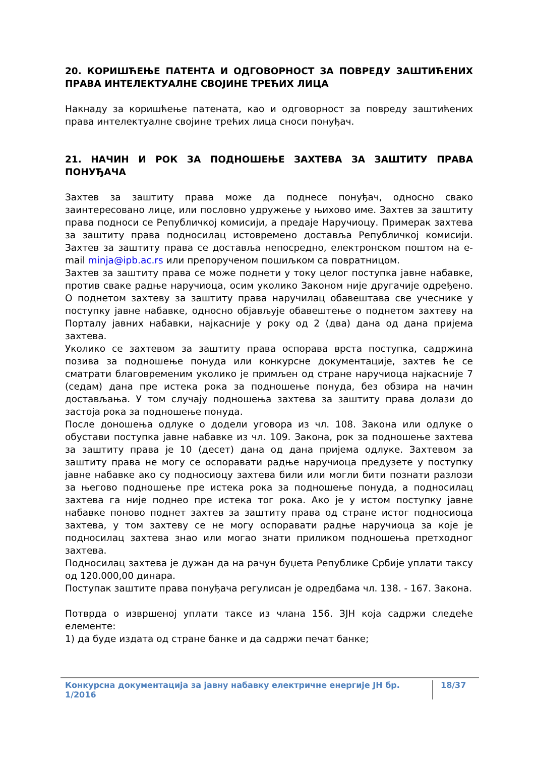20. КОРИШЋЕЊЕ ПАТЕНТА И ОДГОВОРНОСТ ЗА ПОВРЕДУ ЗАШТИЋЕНИХ ПРАВА ИНТЕЛЕКТУАЛНЕ СВОЈИНЕ ТРЕЋИХ ЛИЦА
Накнаду за коришћење патената, као и одговорност за повреду заштићених права интелектуалне својине трећих лица сноси понуђач.
21. НАЧИН И РОК ЗА ПОДНОШЕЊЕ ЗАХТЕВА ЗА ЗАШТИТУ ПРАВА ПОНУЂАЧА
Захтев за заштиту права може да поднесе понуђач, односно свако заинтересовано лице, или пословно удружење у њихово име. Захтев за заштиту права подноси се Републичкој комисији, а предаје Наручиоцу. Примерак захтева за заштиту права подносилац истовремено доставља Републичкој комисији. Захтев за заштиту права се доставља непосредно, електронском поштом на e-mail minja@ipb.ac.rs или препорученом пошиљком са повратницом.
Захтев за заштиту права се може поднети у току целог поступка јавне набавке, против сваке радње наручиоца, осим уколико Законом није другачије одређено. О поднетом захтеву за заштиту права наручилац обавештава све учеснике у поступку јавне набавке, односно објављује обавештење о поднетом захтеву на Порталу јавних набавки, најкасније у року од 2 (два) дана од дана пријема захтева.
Уколико се захтевом за заштиту права оспорава врста поступка, садржина позива за подношење понуда или конкурсне документације, захтев ће се сматрати благовременим уколико је примљен од стране наручиоца најкасније 7 (седам) дана пре истека рока за подношење понуда, без обзира на начин достављања. У том случају подношења захтева за заштиту права долази до застоја рока за подношење понуда.
После доношења одлуке о додели уговора из чл. 108. Закона или одлуке о обустави поступка јавне набавке из чл. 109. Закона, рок за подношење захтева за заштиту права је 10 (десет) дана од дана пријема одлуке. Захтевом за заштиту права не могу се оспоравати радње наручиоца предузете у поступку јавне набавке ако су подносиоцу захтева били или могли бити познати разлози за његово подношење пре истека рока за подношење понуда, а подносилац захтева га није поднео пре истека тог рока. Ако је у истом поступку јавне набавке поново поднет захтев за заштиту права од стране истог подносиоца захтева, у том захтеву се не могу оспоравати радње наручиоца за које је подносилац захтева знао или могао знати приликом подношења претходног захтева.
Подносилац захтева је дужан да на рачун буџета Републике Србије уплати таксу од 120.000,00 динара.
Поступак заштите права понуђача регулисан је одредбама чл. 138. - 167. Закона.
Потврда о извршеној уплати таксе из члана 156. ЗЈН која садржи следеће елементе:
1) да буде издата од стране банке и да садржи печат банке;
Конкурсна документација за јавну набавку електричне енергије ЈН бр. 1/2016 18/37